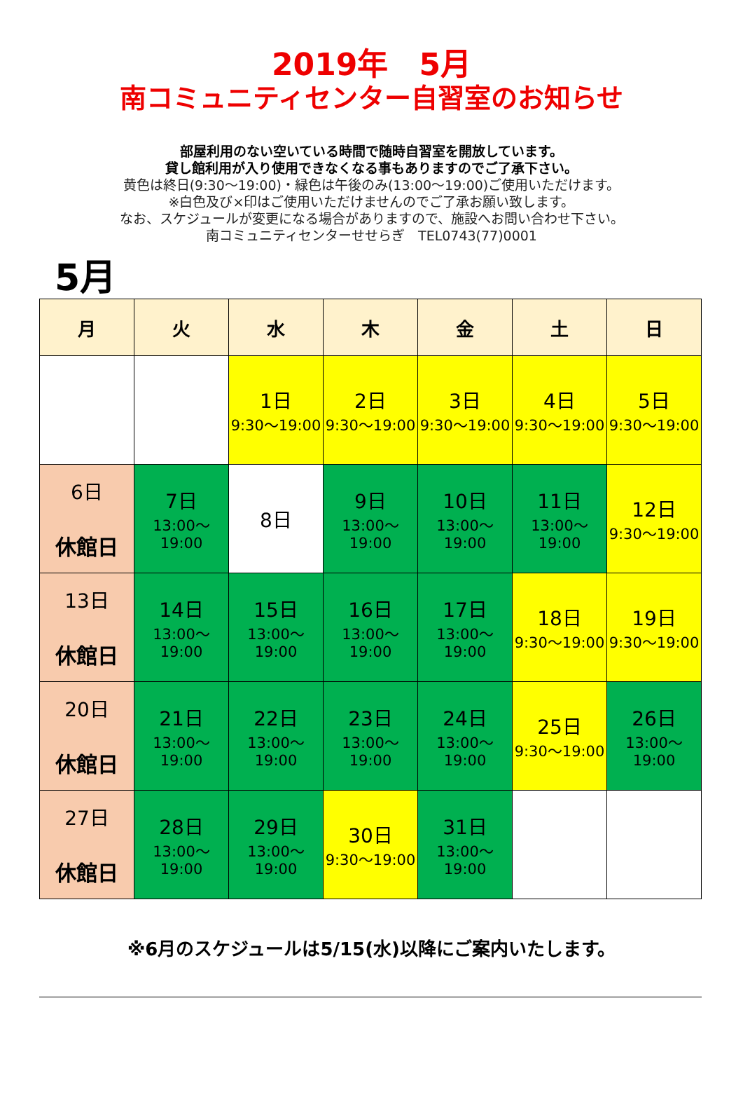2019年　5月
南コミュニティセンター自習室のお知らせ
部屋利用のない空いている時間で随時自習室を開放しています。
貸し館利用が入り使用できなくなる事もありますのでご了承下さい。
黄色は終日(9:30～19:00)・緑色は午後のみ(13:00～19:00)ご使用いただけます。
※白色及び×印はご使用いただけませんのでご了承お願い致します。
なお、スケジュールが変更になる場合がありますので、施設へお問い合わせ下さい。
南コミュニティセンターせせらぎ　TEL0743(77)0001
5月
| 月 | 火 | 水 | 木 | 金 | 土 | 日 |
| --- | --- | --- | --- | --- | --- | --- |
| | | 1日 9:30～19:00 | 2日 9:30～19:00 | 3日 9:30～19:00 | 4日 9:30～19:00 | 5日 9:30～19:00 |
| 6日 休館日 | 7日 13:00～19:00 | 8日 | 9日 13:00～19:00 | 10日 13:00～19:00 | 11日 13:00～19:00 | 12日 9:30～19:00 |
| 13日 休館日 | 14日 13:00～19:00 | 15日 13:00～19:00 | 16日 13:00～19:00 | 17日 13:00～19:00 | 18日 9:30～19:00 | 19日 9:30～19:00 |
| 20日 休館日 | 21日 13:00～19:00 | 22日 13:00～19:00 | 23日 13:00～19:00 | 24日 13:00～19:00 | 25日 9:30～19:00 | 26日 13:00～19:00 |
| 27日 休館日 | 28日 13:00～19:00 | 29日 13:00～19:00 | 30日 9:30～19:00 | 31日 13:00～19:00 | | |
※6月のスケジュールは5/15(水)以降にご案内いたします。